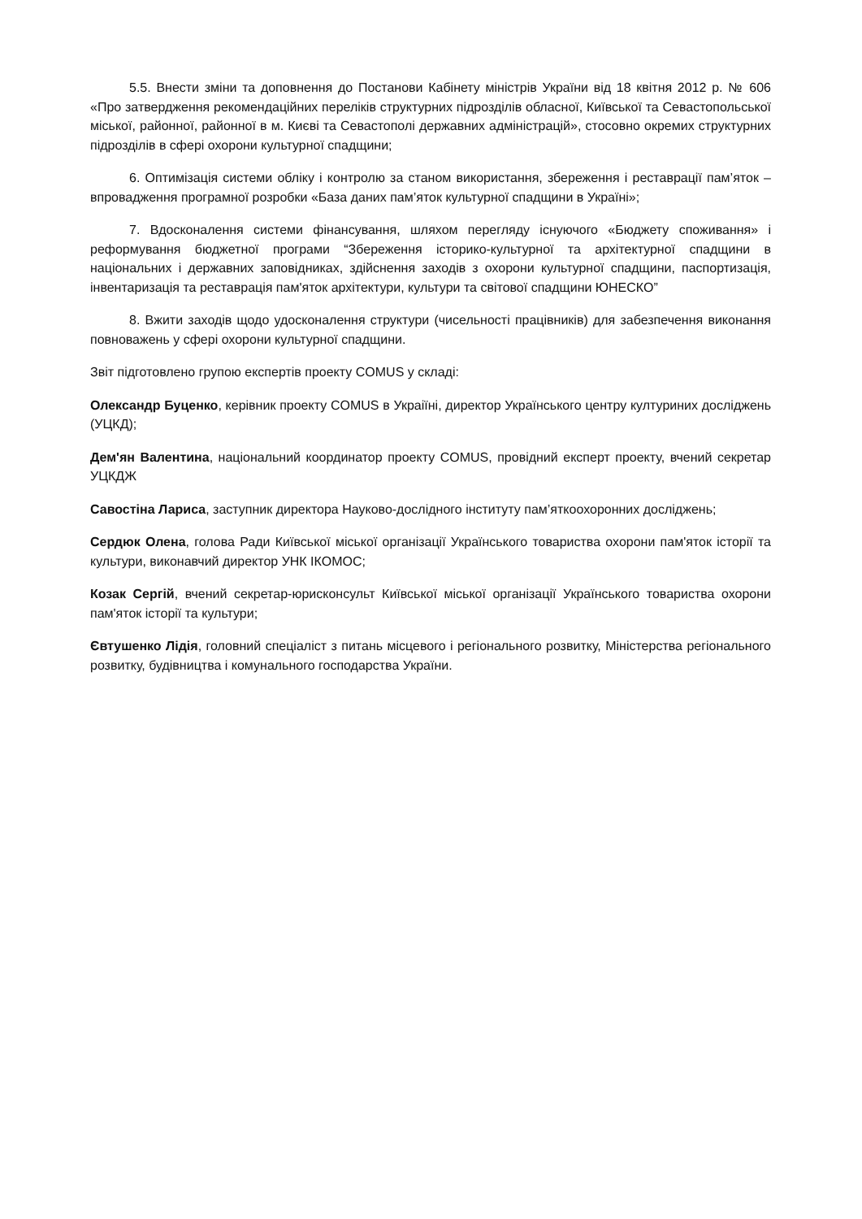5.5. Внести зміни та доповнення до Постанови Кабінету міністрів України від 18 квітня 2012 р. № 606 «Про затвердження рекомендаційних переліків структурних підрозділів обласної, Київської та Севастопольської міської, районної, районної в м. Києві та Севастополі державних адміністрацій», стосовно окремих структурних підрозділів в сфері охорони культурної спадщини;
6. Оптимізація системи обліку і контролю за станом використання, збереження і реставрації пам’яток – впровадження програмної розробки «База даних пам’яток культурної спадщини в Україні»;
7. Вдосконалення системи фінансування, шляхом перегляду існуючого «Бюджету споживання» і реформування бюджетної програми “Збереження історико-культурної та архітектурної спадщини в національних і державних заповідниках, здійснення заходів з охорони культурної спадщини, паспортизація, інвентаризація та реставрація пам'яток архітектури, культури та світової спадщини ЮНЕСКО”
8. Вжити заходів щодо удосконалення структури (чисельності працівників) для забезпечення виконання повноважень у сфері охорони культурної спадщини.
Звіт підготовлено групою експертів проекту COMUS у складі:
Олександр Буценко, керівник проекту COMUS в Украіїні, директор Українського центру култури­них досліджень (УЦКД);
Дем'ян Валентина, національний координатор проекту COMUS, провідний експерт проекту, вчений секретар УЦКДЖ
Савостіна Лариса, заступник директора Науково-дослідного інституту пам’яткоохоронних досліджень;
Сердюк Олена, голова Ради Київської міської організації Українського товариства охорони пам'яток історії та культури, виконавчий директор УНК ІКОМОС;
Козак Сергій, вчений секретар-юрисконсульт Київської міської організації Українського товариства охорони пам'яток історії та культури;
Євтушенко Лідія, головний спеціаліст з питань місцевого і регіонального розвитку, Міністерства регіонального розвитку, будівництва і комунального господарства України.